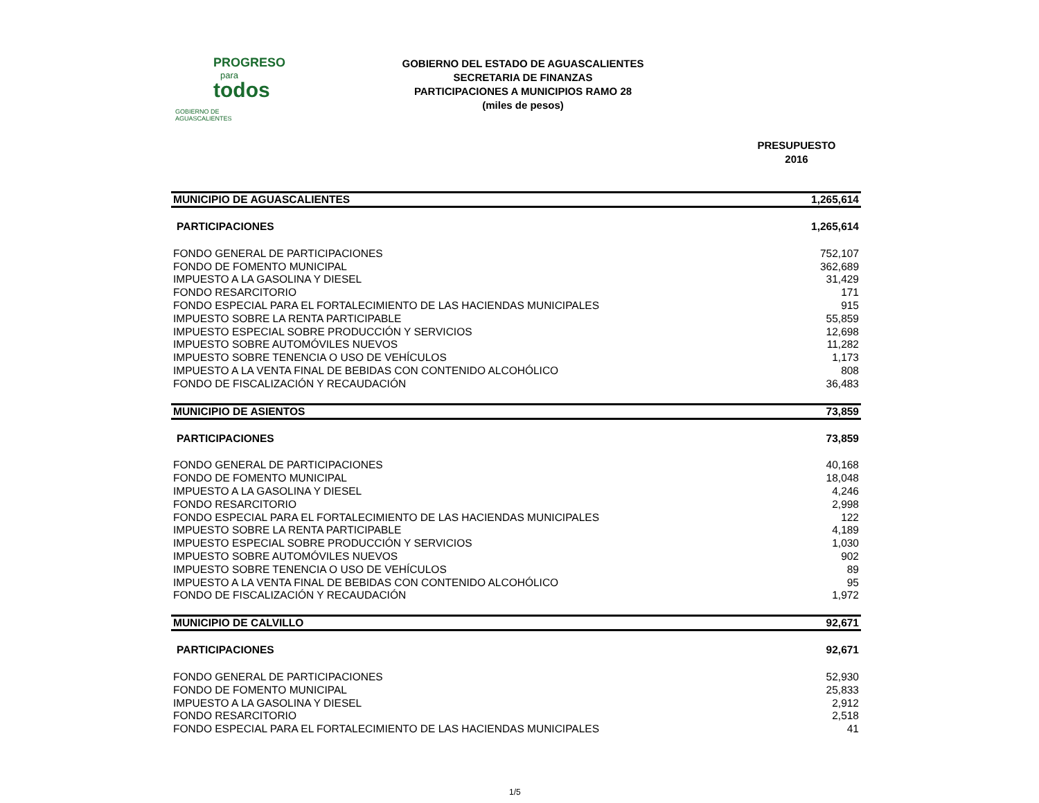PROGRESO
para
todos
GOBIERNO DE AGUASCALIENTES
GOBIERNO DEL ESTADO DE AGUASCALIENTES
SECRETARIA DE FINANZAS
PARTICIPACIONES A MUNICIPIOS RAMO 28
(miles de pesos)
PRESUPUESTO
2016
| MUNICIPIO DE AGUASCALIENTES | 1,265,614 |
| PARTICIPACIONES | 1,265,614 |
| FONDO GENERAL DE PARTICIPACIONES | 752,107 |
| FONDO DE FOMENTO MUNICIPAL | 362,689 |
| IMPUESTO A LA GASOLINA Y DIESEL | 31,429 |
| FONDO RESARCITORIO | 171 |
| FONDO ESPECIAL PARA EL FORTALECIMIENTO DE LAS HACIENDAS MUNICIPALES | 915 |
| IMPUESTO SOBRE LA RENTA PARTICIPABLE | 55,859 |
| IMPUESTO ESPECIAL SOBRE PRODUCCIÓN Y SERVICIOS | 12,698 |
| IMPUESTO SOBRE AUTOMÓVILES NUEVOS | 11,282 |
| IMPUESTO SOBRE TENENCIA O USO DE VEHÍCULOS | 1,173 |
| IMPUESTO A LA VENTA FINAL DE BEBIDAS CON CONTENIDO ALCOHÓLICO | 808 |
| FONDO DE FISCALIZACIÓN Y RECAUDACIÓN | 36,483 |
| MUNICIPIO DE ASIENTOS | 73,859 |
| PARTICIPACIONES | 73,859 |
| FONDO GENERAL DE PARTICIPACIONES | 40,168 |
| FONDO DE FOMENTO MUNICIPAL | 18,048 |
| IMPUESTO A LA GASOLINA Y DIESEL | 4,246 |
| FONDO RESARCITORIO | 2,998 |
| FONDO ESPECIAL PARA EL FORTALECIMIENTO DE LAS HACIENDAS MUNICIPALES | 122 |
| IMPUESTO SOBRE LA RENTA PARTICIPABLE | 4,189 |
| IMPUESTO ESPECIAL SOBRE PRODUCCIÓN Y SERVICIOS | 1,030 |
| IMPUESTO SOBRE AUTOMÓVILES NUEVOS | 902 |
| IMPUESTO SOBRE TENENCIA O USO DE VEHÍCULOS | 89 |
| IMPUESTO A LA VENTA FINAL DE BEBIDAS CON CONTENIDO ALCOHÓLICO | 95 |
| FONDO DE FISCALIZACIÓN Y RECAUDACIÓN | 1,972 |
| MUNICIPIO DE CALVILLO | 92,671 |
| PARTICIPACIONES | 92,671 |
| FONDO GENERAL DE PARTICIPACIONES | 52,930 |
| FONDO DE FOMENTO MUNICIPAL | 25,833 |
| IMPUESTO A LA GASOLINA Y DIESEL | 2,912 |
| FONDO RESARCITORIO | 2,518 |
| FONDO ESPECIAL PARA EL FORTALECIMIENTO DE LAS HACIENDAS MUNICIPALES | 41 |
1/5